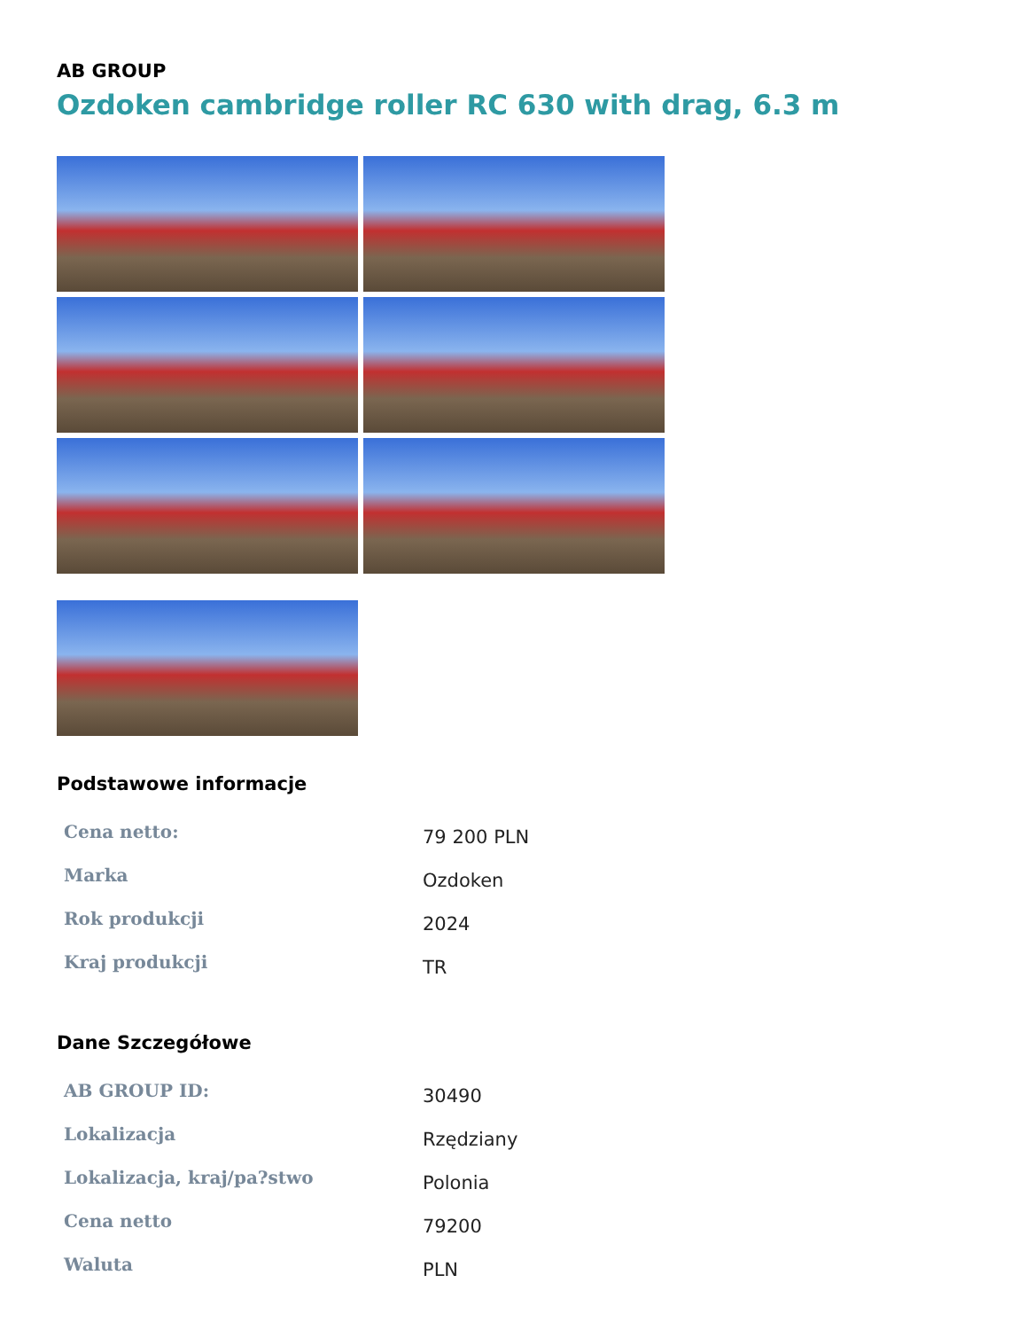AB GROUP
Ozdoken cambridge roller RC 630 with drag, 6.3 m
Podstawowe informacje
| Cena netto: | 79 200 PLN |
| Marka | Ozdoken |
| Rok produkcji | 2024 |
| Kraj produkcji | TR |
Dane Szczegółowe
| AB GROUP ID: | 30490 |
| Lokalizacja | Rzędziany |
| Lokalizacja, kraj/pa?stwo | Polonia |
| Cena netto | 79200 |
| Waluta | PLN |